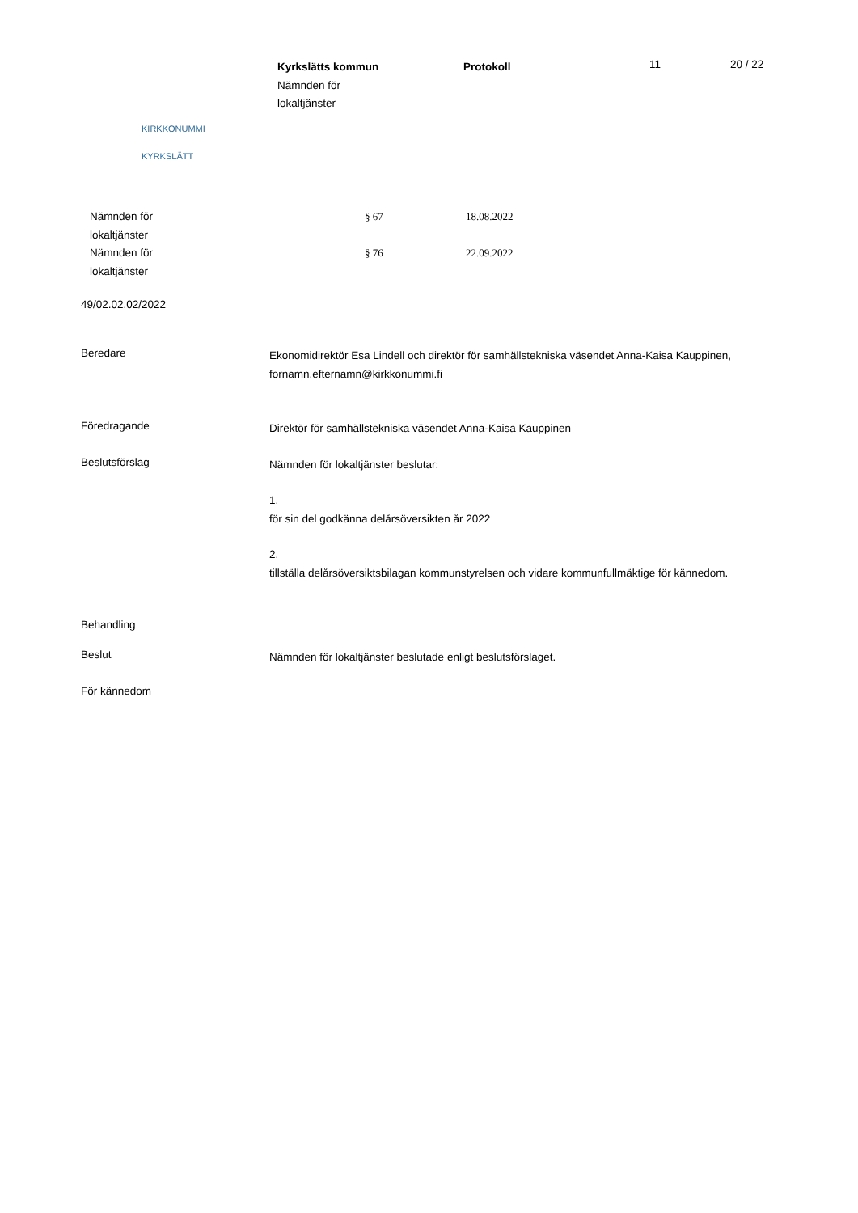KIRKKONUMMI
KYRKSLÄTT
Kyrkslätts kommun
Nämnden för
lokaltjänster
Protokoll
11 20 / 22
Nämnden för
lokaltjänster
§ 67 18.08.2022
Nämnden för
lokaltjänster
§ 76 22.09.2022
49/02.02.02/2022
Beredare
Ekonomidirektör Esa Lindell och direktör för samhällstekniska väsendet Anna-Kaisa Kauppinen, fornamn.efternamn@kirkkonummi.fi
Föredragande
Direktör för samhällstekniska väsendet Anna-Kaisa Kauppinen
Beslutsförslag
Nämnden för lokaltjänster beslutar:
1.
för sin del godkänna delårsöversikten år 2022
2.
tillställa delårsöversiktsbilagan kommunstyrelsen och vidare kommunfullmäktige för kännedom.
Behandling
Beslut
Nämnden för lokaltjänster beslutade enligt beslutsförslaget.
För kännedom